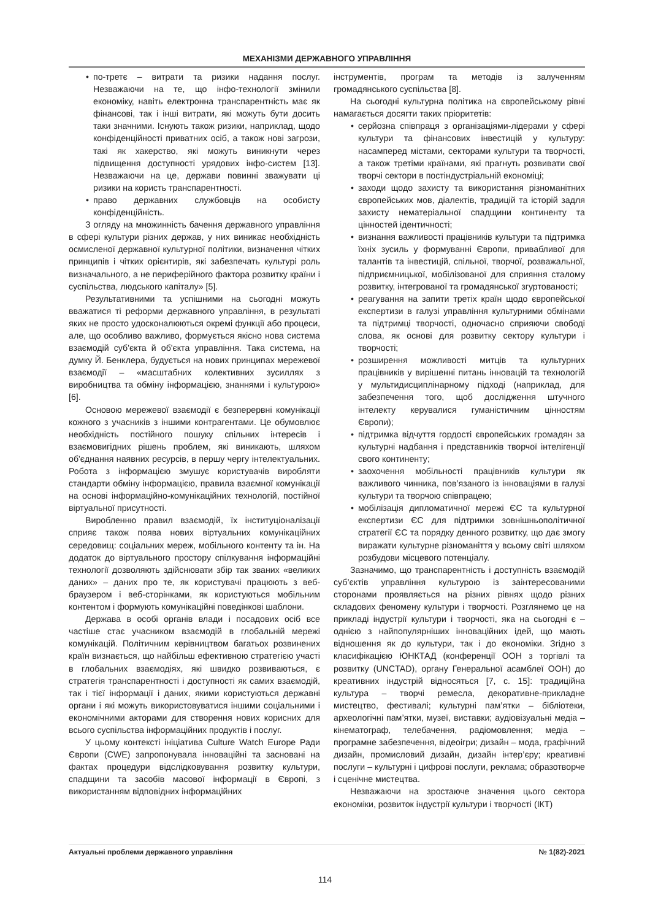МЕХАНІЗМИ ДЕРЖАВНОГО УПРАВЛІННЯ
• по-третє – витрати та ризики надання послуг. Незважаючи на те, що інфо-технології змінили економіку, навіть електронна транспарентність має як фінансові, так і інші витрати, які можуть бути досить таки значними. Існують також ризики, наприклад, щодо конфіденційності приватних осіб, а також нові загрози, такі як хакерство, які можуть виникнути через підвищення доступності урядових інфо-систем [13]. Незважаючи на це, держави повинні зважувати ці ризики на користь транспарентності.
• право державних службовців на особисту конфіденційність.
З огляду на множинність бачення державного управління в сфері культури різних держав, у них виникає необхідність осмисленої державної культурної політики, визначення чітких принципів і чітких орієнтирів, які забезпечать культурі роль визначального, а не периферійного фактора розвитку країни і суспільства, людського капіталу» [5].
Результативними та успішними на сьогодні можуть вважатися ті реформи державного управління, в результаті яких не просто удосконалюються окремі функції або процеси, але, що особливо важливо, формується якісно нова система взаємодій суб'єкта й об'єкта управління. Така система, на думку Й. Бенклера, будується на нових принципах мережевої взаємодії – «масштабних колективних зусиллях з виробництва та обміну інформацією, знаннями і культурою» [6].
Основою мережевої взаємодії є безперервні комунікації кожного з учасників з іншими контрагентами. Це обумовлює необхідність постійного пошуку спільних інтересів і взаємовигідних рішень проблем, які виникають, шляхом об'єднання наявних ресурсів, в першу чергу інтелектуальних. Робота з інформацією змушує користувачів виробляти стандарти обміну інформацією, правила взаємної комунікації на основі інформаційно-комунікаційних технологій, постійної віртуальної присутності.
Виробленню правил взаємодій, їх інституціоналізації сприяє також поява нових віртуальних комунікаційних середовищ: соціальних мереж, мобільного контенту та ін. На додаток до віртуального простору спілкування інформаційні технології дозволяють здійснювати збір так званих «великих даних» – даних про те, як користувачі працюють з веб-браузером і веб-сторінками, як користуються мобільним контентом і формують комунікаційні поведінкові шаблони.
Держава в особі органів влади і посадових осіб все частіше стає учасником взаємодій в глобальній мережі комунікацій. Політичним керівництвом багатьох розвинених країн визнається, що найбільш ефективною стратегією участі в глобальних взаємодіях, які швидко розвиваються, є стратегія транспарентності і доступності як самих взаємодій, так і тієї інформації і даних, якими користуються державні органи і які можуть використовуватися іншими соціальними і економічними акторами для створення нових корисних для всього суспільства інформаційних продуктів і послуг.
У цьому контексті ініціатива Culture Watch Europe Ради Європи (CWE) запропонувала інноваційні та засновані на фактах процедури відслідковування розвитку культури, спадщини та засобів масової інформації в Європі, з використанням відповідних інформаційних
інструментів, програм та методів із залученням громадянського суспільства [8].
На сьогодні культурна політика на європейському рівні намагається досягти таких пріоритетів:
• серйозна співпраця з організаціями-лідерами у сфері культури та фінансових інвестицій у культуру: насамперед містами, секторами культури та творчості, а також третіми країнами, які прагнуть розвивати свої творчі сектори в постіндустріальній економіці;
• заходи щодо захисту та використання різноманітних європейських мов, діалектів, традицій та історій задля захисту нематеріальної спадщини континенту та цінностей ідентичності;
• визнання важливості працівників культури та підтримка їхніх зусиль у формуванні Європи, привабливої для талантів та інвестицій, спільної, творчої, розважальної, підприємницької, мобілізованої для сприяння сталому розвитку, інтегрованої та громадянської згуртованості;
• реагування на запити третіх країн щодо європейської експертизи в галузі управління культурними обмінами та підтримці творчості, одночасно сприяючи свободі слова, як основі для розвитку сектору культури і творчості;
• розширення можливості митців та культурних працівників у вирішенні питань інновацій та технологій у мультидисциплінарному підході (наприклад, для забезпечення того, щоб дослідження штучного інтелекту керувалися гуманістичним цінностям Європи);
• підтримка відчуття гордості європейських громадян за культурні надбання і представників творчої інтелігенції свого континенту;
• заохочення мобільності працівників культури як важливого чинника, пов’язаного із інноваціями в галузі культури та творчою співпрацею;
• мобілізація дипломатичної мережі ЄС та культурної експертизи ЄС для підтримки зовнішньополітичної стратегії ЄС та порядку денного розвитку, що дає змогу виражати культурне різноманіття у всьому світі шляхом розбудови місцевого потенціалу.
Зазначимо, що транспарентність і доступність взаємодій суб’єктів управління культурою із заінтересованими сторонами проявляється на різних рівнях щодо різних складових феномену культури і творчості. Розглянемо це на прикладі індустрії культури і творчості, яка на сьогодні є – однією з найпопулярніших інноваційних ідей, що мають відношення як до культури, так і до економіки. Згідно з класифікацією ЮНКТАД (конференції ООН з торгівлі та розвитку (UNCTAD), органу Генеральної асамблеї ООН) до креативних індустрій відносяться [7, с. 15]: традиційна культура – творчі ремесла, декоративне-прикладне мистецтво, фестивалі; культурні пам’ятки – бібліотеки, археологічні пам’ятки, музеї, виставки; аудіовізуальні медіа – кінематограф, телебачення, радіомовлення; медіа – програмне забезпечення, відеоігри; дизайн – мода, графічний дизайн, промисловий дизайн, дизайн інтер’єру; креативні послуги – культурні і цифрові послуги, реклама; образотворче і сценічне мистецтва.
Незважаючи на зростаюче значення цього сектора економіки, розвиток індустрії культури і творчості (ІКТ)
Актуальні проблеми державного управління № 1(82)-2021
114